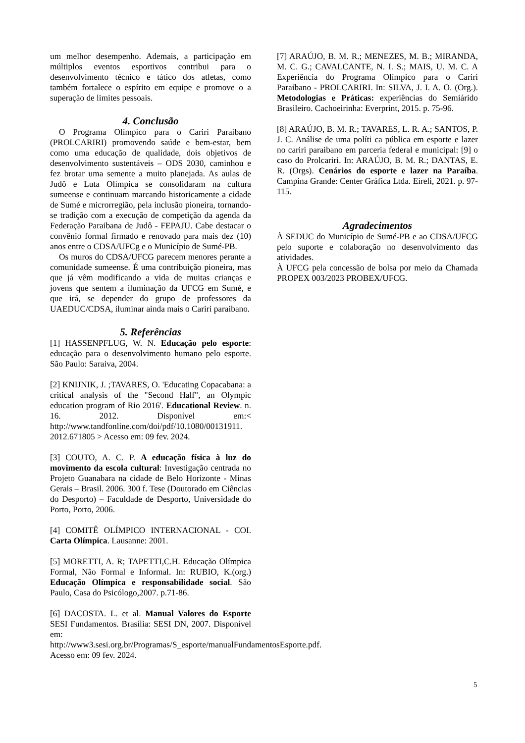um melhor desempenho. Ademais, a participação em múltiplos eventos esportivos contribui para o desenvolvimento técnico e tático dos atletas, como também fortalece o espírito em equipe e promove o a superação de limites pessoais.
4. Conclusão
O Programa Olímpico para o Cariri Paraibano (PROLCARIRI) promovendo saúde e bem-estar, bem como uma educação de qualidade, dois objetivos de desenvolvimento sustentáveis – ODS 2030, caminhou e fez brotar uma semente a muito planejada. As aulas de Judô e Luta Olímpica se consolidaram na cultura sumeense e continuam marcando historicamente a cidade de Sumé e microrregião, pela inclusão pioneira, tornando-se tradição com a execução de competição da agenda da Federação Paraibana de Judô - FEPAJU. Cabe destacar o convênio formal firmado e renovado para mais dez (10) anos entre o CDSA/UFCg e o Município de Sumé-PB.
Os muros do CDSA/UFCG parecem menores perante a comunidade sumeense. É uma contribuição pioneira, mas que já vêm modificando a vida de muitas crianças e jovens que sentem a iluminação da UFCG em Sumé, e que irá, se depender do grupo de professores da UAEDUC/CDSA, iluminar ainda mais o Cariri paraibano.
5. Referências
[1] HASSENPFLUG, W. N. Educação pelo esporte: educação para o desenvolvimento humano pelo esporte. São Paulo: Saraiva, 2004.
[2] KNIJNIK, J. ;TAVARES, O. 'Educating Copacabana: a critical analysis of the "Second Half", an Olympic education program of Rio 2016'. Educational Review. n. 16. 2012. Disponível em:< http://www.tandfonline.com/doi/pdf/10.1080/00131911. 2012.671805 > Acesso em: 09 fev. 2024.
[3] COUTO, A. C. P. A educação física à luz do movimento da escola cultural: Investigação centrada no Projeto Guanabara na cidade de Belo Horizonte - Minas Gerais – Brasil. 2006. 300 f. Tese (Doutorado em Ciências do Desporto) – Faculdade de Desporto, Universidade do Porto, Porto, 2006.
[4] COMITÊ OLÍMPICO INTERNACIONAL - COI. Carta Olímpica. Lausanne: 2001.
[5] MORETTI, A. R; TAPETTI,C.H. Educação Olímpica Formal, Não Formal e Informal. In: RUBIO, K.(org.) Educação Olímpica e responsabilidade social. São Paulo, Casa do Psicólogo,2007. p.71-86.
[6] DACOSTA. L. et al. Manual Valores do Esporte SESI Fundamentos. Brasília: SESI DN, 2007. Disponível em: http://www3.sesi.org.br/Programas/S_esporte/manualFundamentosEsporte.pdf. Acesso em: 09 fev. 2024.
[7] ARAÚJO, B. M. R.; MENEZES, M. B.; MIRANDA, M. C. G.; CAVALCANTE, N. I. S.; MAIS, U. M. C. A Experiência do Programa Olímpico para o Cariri Paraibano - PROLCARIRI. In: SILVA, J. I. A. O. (Org.). Metodologias e Práticas: experiências do Semiárido Brasileiro. Cachoeirinha: Everprint, 2015. p. 75-96.
[8] ARAÚJO, B. M. R.; TAVARES, L. R. A.; SANTOS, P. J. C. Análise de uma políti ca pública em esporte e lazer no cariri paraibano em parceria federal e municipal: [9] o caso do Prolcariri. In: ARAÚJO, B. M. R.; DANTAS, E. R. (Orgs). Cenários do esporte e lazer na Paraíba. Campina Grande: Center Gráfica Ltda. Eireli, 2021. p. 97-115.
Agradecimentos
À SEDUC do Município de Sumé-PB e ao CDSA/UFCG pelo suporte e colaboração no desenvolvimento das atividades.
À UFCG pela concessão de bolsa por meio da Chamada PROPEX 003/2023 PROBEX/UFCG.
5